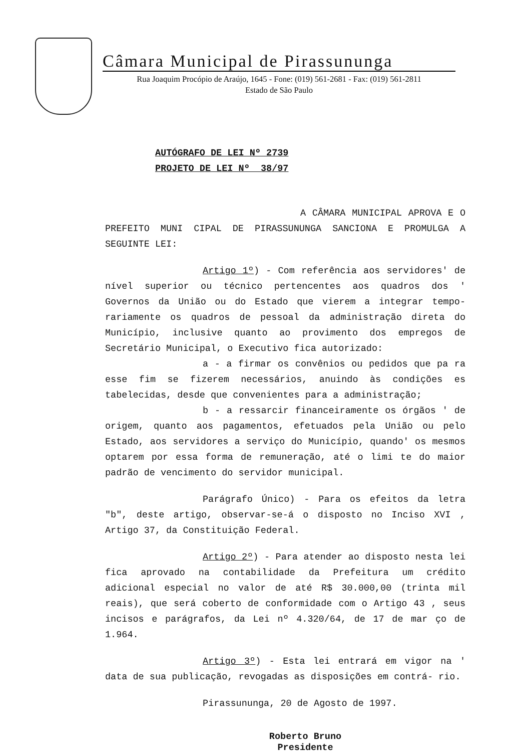Câmara Municipal de Pirassununga
Rua Joaquim Procópio de Araújo, 1645 - Fone: (019) 561-2681 - Fax: (019) 561-2811
Estado de São Paulo
AUTÓGRAFO DE LEI Nº 2739
PROJETO DE LEI Nº 38/97
A CÂMARA MUNICIPAL APROVA E O PREFEITO MUNI CIPAL DE PIRASSUNUNGA SANCIONA E PROMULGA A SEGUINTE LEI:
Artigo 1º) - Com referência aos servidores' de nível superior ou técnico pertencentes aos quadros dos ' Governos da União ou do Estado que vierem a integrar tempo- rariamente os quadros de pessoal da administração direta do Município, inclusive quanto ao provimento dos empregos de Secretário Municipal, o Executivo fica autorizado:
a - a firmar os convênios ou pedidos que pa ra esse fim se fizerem necessários, anuindo às condições es tabelecidas, desde que convenientes para a administração;
b - a ressarcir financeiramente os órgãos ' de origem, quanto aos pagamentos, efetuados pela União ou pelo Estado, aos servidores a serviço do Município, quando' os mesmos optarem por essa forma de remuneração, até o limi te do maior padrão de vencimento do servidor municipal.
Parágrafo Único) - Para os efeitos da letra "b", deste artigo, observar-se-á o disposto no Inciso XVI , Artigo 37, da Constituição Federal.
Artigo 2º) - Para atender ao disposto nesta lei fica aprovado na contabilidade da Prefeitura um crédito adicional especial no valor de até R$ 30.000,00 (trinta mil reais), que será coberto de conformidade com o Artigo 43 , seus incisos e parágrafos, da Lei nº 4.320/64, de 17 de mar ço de 1.964.
Artigo 3º) - Esta lei entrará em vigor na ' data de sua publicação, revogadas as disposições em contrá- rio.
Pirassununga, 20 de Agosto de 1997.
Roberto Bruno
Presidente